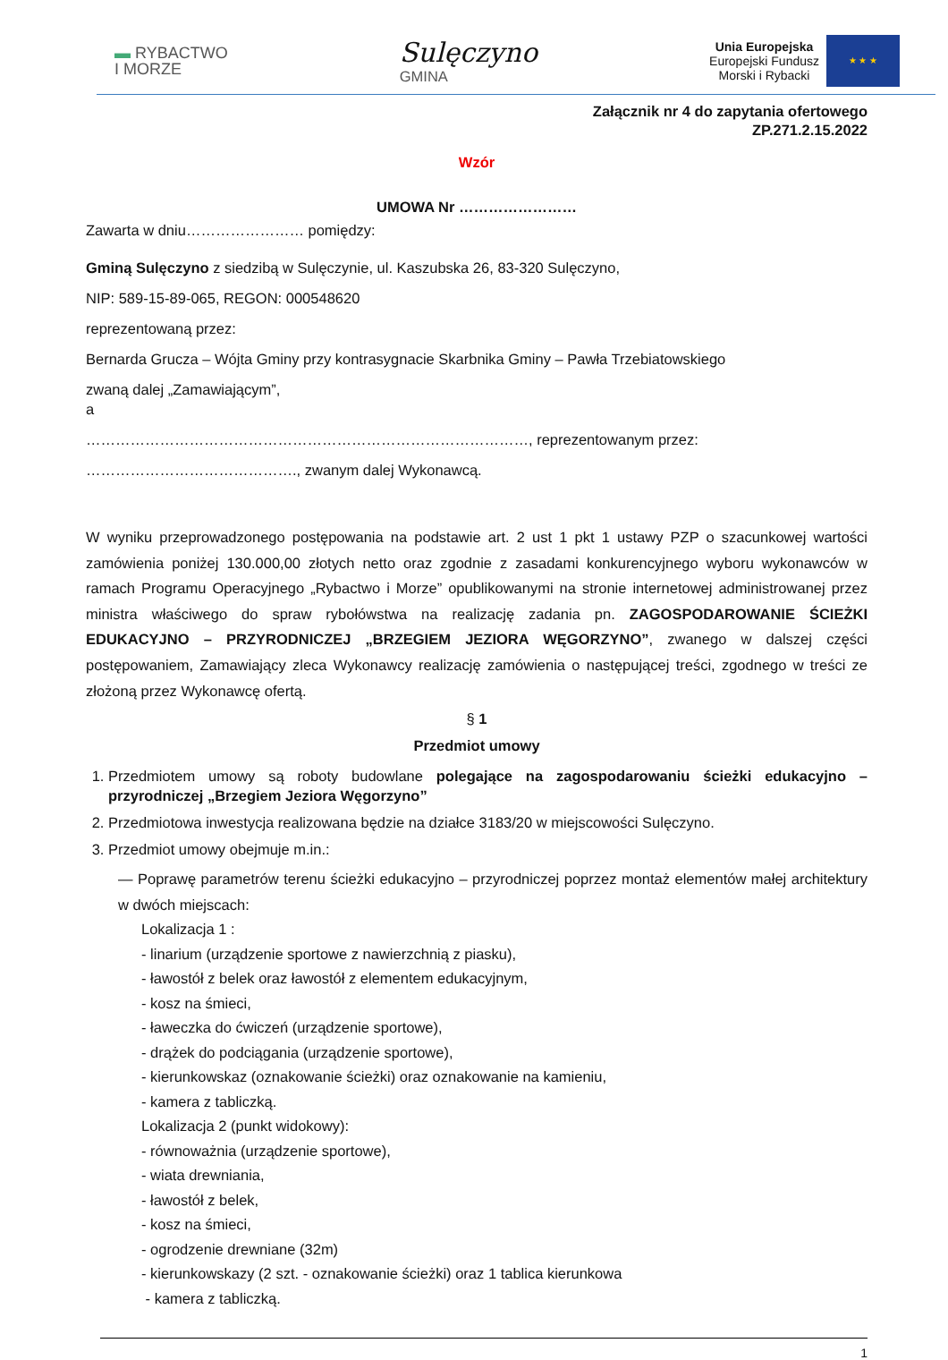▬ RYBACTWO
I MORZE
Sulęczyno
GMINA
Unia Europejska
Europejski Fundusz
Morski i Rybacki
★ ★ ★
Załącznik nr 4 do zapytania ofertowego
ZP.271.2.15.2022
Wzór
UMOWA Nr ……………………
Zawarta w dniu…………………… pomiędzy:
Gminą Sulęczyno z siedzibą w Sulęczynie, ul. Kaszubska 26, 83-320 Sulęczyno,
NIP: 589-15-89-065, REGON: 000548620
reprezentowaną przez:
Bernarda Grucza – Wójta Gminy przy kontrasygnacie Skarbnika Gminy – Pawła Trzebiatowskiego
zwaną dalej „Zamawiającym”,
a
………………………………………………………………………………, reprezentowanym przez:
……………………………………., zwanym dalej Wykonawcą.
W wyniku przeprowadzonego postępowania na podstawie art. 2 ust 1 pkt 1 ustawy PZP o szacunkowej wartości zamówienia poniżej 130.000,00 złotych netto oraz zgodnie z zasadami konkurencyjnego wyboru wykonawców w ramach Programu Operacyjnego „Rybactwo i Morze” opublikowanymi na stronie internetowej administrowanej przez ministra właściwego do spraw rybołówstwa na realizację zadania pn. ZAGOSPODAROWANIE ŚCIEŻKI EDUKACYJNO – PRZYRODNICZEJ „BRZEGIEM JEZIORA WĘGORZYNO”, zwanego w dalszej części postępowaniem, Zamawiający zleca Wykonawcy realizację zamówienia o następującej treści, zgodnego w treści ze złożoną przez Wykonawcę ofertą.
§ 1
Przedmiot umowy
1. Przedmiotem umowy są roboty budowlane polegające na zagospodarowaniu ścieżki edukacyjno – przyrodniczej „Brzegiem Jeziora Węgorzyno”
2. Przedmiotowa inwestycja realizowana będzie na działce 3183/20 w miejscowości Sulęczyno.
3. Przedmiot umowy obejmuje m.in.:
— Poprawę parametrów terenu ścieżki edukacyjno – przyrodniczej poprzez montaż elementów małej architektury w dwóch miejscach:
Lokalizacja 1 :
- linarium (urządzenie sportowe z nawierzchnią z piasku),
- ławostół z belek oraz ławostół z elementem edukacyjnym,
- kosz na śmieci,
- ławeczka do ćwiczeń (urządzenie sportowe),
- drążek do podciągania (urządzenie sportowe),
- kierunkowskaz (oznakowanie ścieżki) oraz oznakowanie na kamieniu,
- kamera z tabliczką.
Lokalizacja 2 (punkt widokowy):
- równoważnia (urządzenie sportowe),
- wiata drewniania,
- ławostół z belek,
- kosz na śmieci,
- ogrodzenie drewniane (32m)
- kierunkowskazy (2 szt. - oznakowanie ścieżki) oraz 1 tablica kierunkowa
- kamera z tabliczką.
1